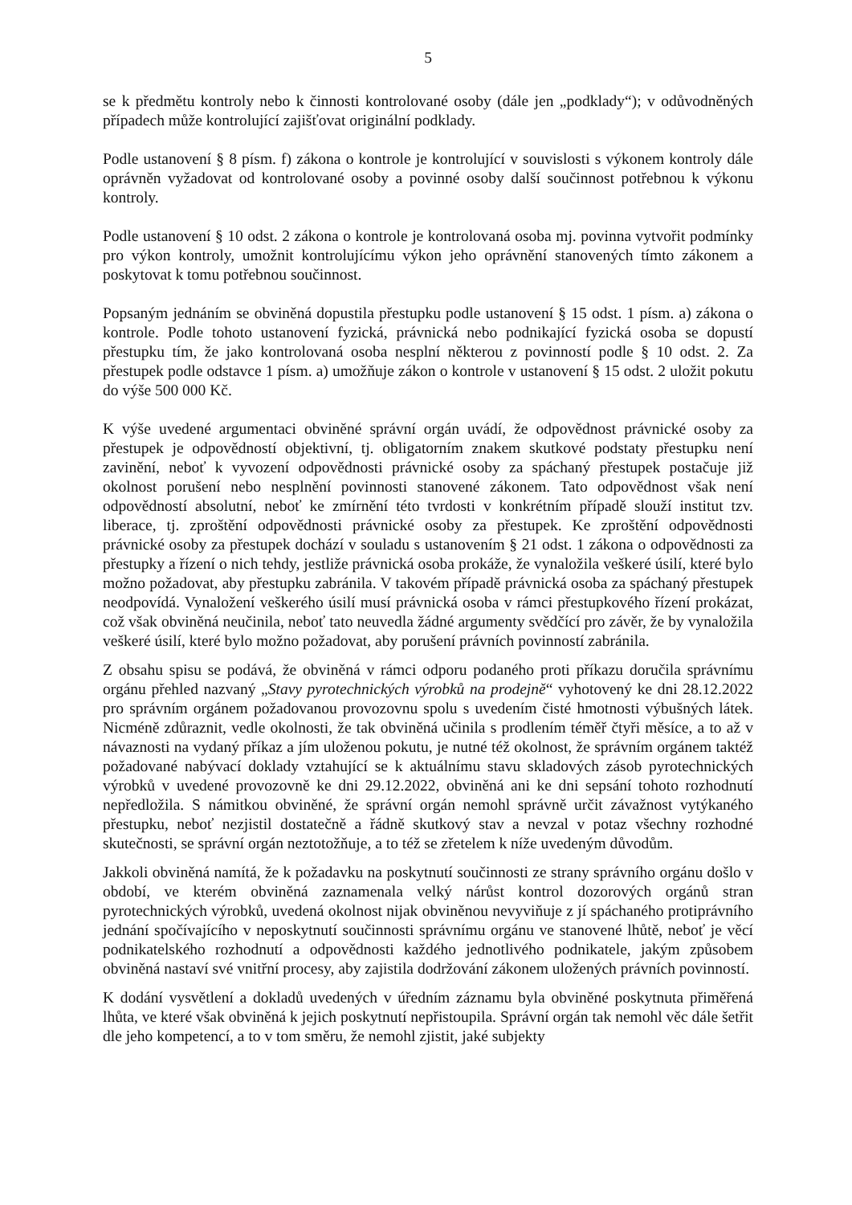5
se k předmětu kontroly nebo k činnosti kontrolované osoby (dále jen „podklady“); v odůvodněných případech může kontrolující zajišťovat originální podklady.
Podle ustanovení § 8 písm. f) zákona o kontrole je kontrolující v souvislosti s výkonem kontroly dále oprávněn vyžadovat od kontrolované osoby a povinné osoby další součinnost potřebnou k výkonu kontroly.
Podle ustanovení § 10 odst. 2 zákona o kontrole je kontrolovaná osoba mj. povinna vytvořit podmínky pro výkon kontroly, umožnit kontrolujícímu výkon jeho oprávnění stanovených tímto zákonem a poskytovat k tomu potřebnou součinnost.
Popsaným jednáním se obviněná dopustila přestupku podle ustanovení § 15 odst. 1 písm. a) zákona o kontrole. Podle tohoto ustanovení fyzická, právnická nebo podnikající fyzická osoba se dopustí přestupku tím, že jako kontrolovaná osoba nesplní některou z povinností podle § 10 odst. 2. Za přestupek podle odstavce 1 písm. a) umožňuje zákon o kontrole v ustanovení § 15 odst. 2 uložit pokutu do výše 500 000 Kč.
K výše uvedené argumentaci obviněné správní orgán uvádí, že odpovědnost právnické osoby za přestupek je odpovědností objektivní, tj. obligatorním znakem skutkové podstaty přestupku není zavinění, neboť k vyvození odpovědnosti právnické osoby za spáchaný přestupek postačuje již okolnost porušení nebo nesplnění povinnosti stanovené zákonem. Tato odpovědnost však není odpovědností absolutní, neboť ke zmírnění této tvrdosti v konkrétním případě slouží institut tzv. liberace, tj. zproštění odpovědnosti právnické osoby za přestupek. Ke zproštění odpovědnosti právnické osoby za přestupek dochází v souladu s ustanovením § 21 odst. 1 zákona o odpovědnosti za přestupky a řízení o nich tehdy, jestliže právnická osoba prokáže, že vynaložila veškeré úsilí, které bylo možno požadovat, aby přestupku zabránila. V takovém případě právnická osoba za spáchaný přestupek neodpovídá. Vynaložení veškerého úsilí musí právnická osoba v rámci přestupkového řízení prokázat, což však obviněná neučinila, neboť tato neuvedla žádné argumenty svědčící pro závěr, že by vynaložila veškeré úsilí, které bylo možno požadovat, aby porušení právních povinností zabránila.
Z obsahu spisu se podává, že obviněná v rámci odporu podaného proti příkazu doručila správnímu orgánu přehled nazvaný „Stavy pyrotechnických výrobků na prodejně“ vyhotovený ke dni 28.12.2022 pro správním orgánem požadovanou provozovnu spolu s uvedením čisté hmotnosti výbušných látek. Nicméně zdůraznit, vedle okolnosti, že tak obviněná učinila s prodlením téměř čtyři měsíce, a to až v návaznosti na vydaný příkaz a jím uloženou pokutu, je nutné též okolnost, že správním orgánem taktéž požadované nabývací doklady vztahující se k aktuálnímu stavu skladových zásob pyrotechnických výrobků v uvedené provozovně ke dni 29.12.2022, obviněná ani ke dni sepsání tohoto rozhodnutí nepředložila. S námitkou obviněné, že správní orgán nemohl správně určit závažnost vytýkaného přestupku, neboť nezjistil dostatečně a řádně skutkový stav a nevzal v potaz všechny rozhodné skutečnosti, se správní orgán neztotožňuje, a to též se zřetelem k níže uvedeným důvodům.
Jakkoli obviněná namítá, že k požadavku na poskytnutí součinnosti ze strany správního orgánu došlo v období, ve kterém obviněná zaznamenala velký nárůst kontrol dozorových orgánů stran pyrotechnických výrobků, uvedená okolnost nijak obviněnou nevyviňuje z jí spáchaného protiprávního jednání spočívajícího v neposkytnutí součinnosti správnímu orgánu ve stanovené lhůtě, neboť je věcí podnikatelského rozhodnutí a odpovědnosti každého jednotlivého podnikatele, jakým způsobem obviněná nastaví své vnitřní procesy, aby zajistila dodržování zákonem uložených právních povinností.
K dodání vysvětlení a dokladů uvedených v úředním záznamu byla obviněné poskytnuta přiměřená lhůta, ve které však obviněná k jejich poskytnutí nepřistoupila. Správní orgán tak nemohl věc dále šetřit dle jeho kompetencí, a to v tom směru, že nemohl zjistit, jaké subjekty